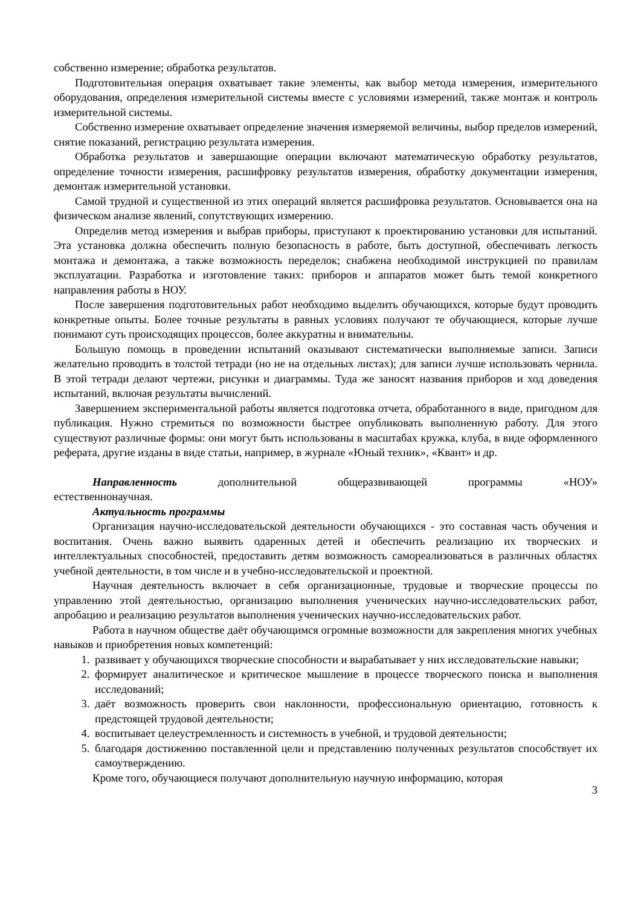собственно измерение; обработка результатов.
Подготовительная операция охватывает такие элементы, как выбор метода измерения, измерительного оборудования, определения измерительной системы вместе с условиями измерений, также монтаж и контроль измерительной системы.
Собственно измерение охватывает определение значения измеряемой величины, выбор пределов измерений, снятие показаний, регистрацию результата измерения.
Обработка результатов и завершающие операции включают математическую обработку результатов, определение точности измерения, расшифровку результатов измерения, обработку документации измерения, демонтаж измерительной установки.
Самой трудной и существенной из этих операций является расшифровка результатов. Основывается она на физическом анализе явлений, сопутствующих измерению.
Определив метод измерения и выбрав приборы, приступают к проектированию установки для испытаний. Эта установка должна обеспечить полную безопасность в работе, быть доступной, обеспечивать легкость монтажа и демонтажа, а также возможность переделок; снабжена необходимой инструкцией по правилам эксплуатации. Разработка и изготовление таких: приборов и аппаратов может быть темой конкретного направления работы в НОУ.
После завершения подготовительных работ необходимо выделить обучающихся, которые будут проводить конкретные опыты. Более точные результаты в равных условиях получают те обучающиеся, которые лучше понимают суть происходящих процессов, более аккуратны и внимательны.
Большую помощь в проведении испытаний оказывают систематически выполняемые записи. Записи желательно проводить в толстой тетради (но не на отдельных листах); для записи лучше использовать чернила. В этой тетради делают чертежи, рисунки и диаграммы. Туда же заносят названия приборов и ход доведения испытаний, включая результаты вычислений.
Завершением экспериментальной работы является подготовка отчета, обработанного в виде, пригодном для публикация. Нужно стремиться по возможности быстрее опубликовать выполненную работу. Для этого существуют различные формы: они могут быть использованы в масштабах кружка, клуба, в виде оформленного реферата, другие изданы в виде статьи, например, в журнале «Юный техник», «Квант» и др.
Направленность дополнительной общеразвивающей программы «НОУ»
естественнонаучная.
Актуальность программы
Организация научно-исследовательской деятельности обучающихся - это составная часть обучения и воспитания. Очень важно выявить одаренных детей и обеспечить реализацию их творческих и интеллектуальных способностей, предоставить детям возможность самореализоваться в различных областях учебной деятельности, в том числе и в учебно-исследовательской и проектной.
Научная деятельность включает в себя организационные, трудовые и творческие процессы по управлению этой деятельностью, организацию выполнения ученических научно-исследовательских работ, апробацию и реализацию результатов выполнения ученических научно-исследовательских работ.
Работа в научном обществе даёт обучающимся огромные возможности для закрепления многих учебных навыков и приобретения новых компетенций:
1. развивает у обучающихся творческие способности и вырабатывает у них исследовательские навыки;
2. формирует аналитическое и критическое мышление в процессе творческого поиска и выполнения исследований;
3. даёт возможность проверить свои наклонности, профессиональную ориентацию, готовность к предстоящей трудовой деятельности;
4. воспитывает целеустремленность и системность в учебной, и трудовой деятельности;
5. благодаря достижению поставленной цели и представлению полученных результатов способствует их самоутверждению.
Кроме того, обучающиеся получают дополнительную научную информацию, которая
3